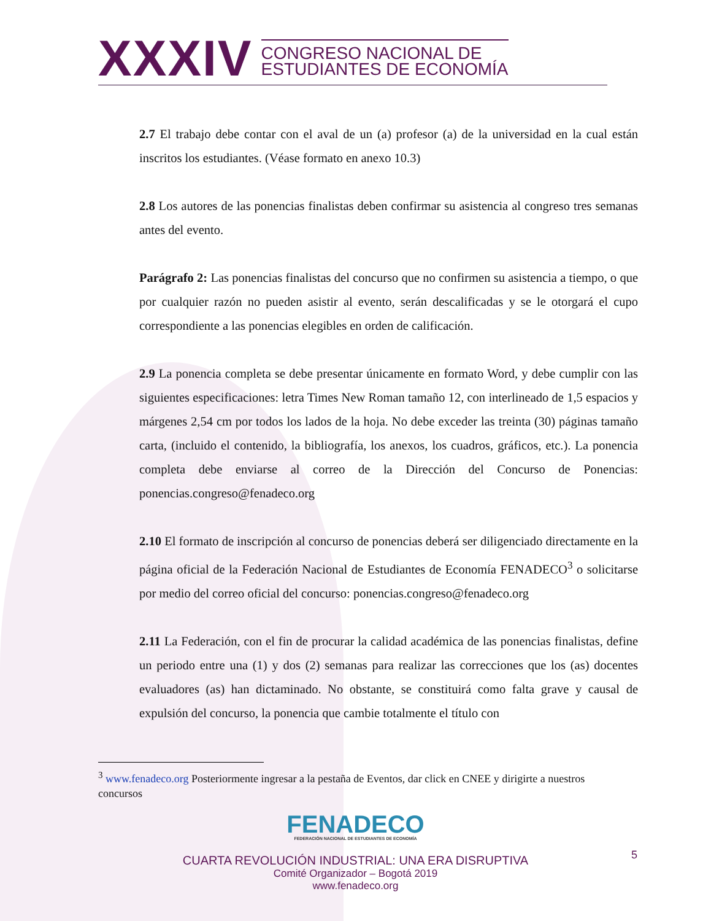XXXIV
CONGRESO NACIONAL DE
ESTUDIANTES DE ECONOMÍA
2.7 El trabajo debe contar con el aval de un (a) profesor (a) de la universidad en la cual están inscritos los estudiantes. (Véase formato en anexo 10.3)
2.8 Los autores de las ponencias finalistas deben confirmar su asistencia al congreso tres semanas antes del evento.
Parágrafo 2: Las ponencias finalistas del concurso que no confirmen su asistencia a tiempo, o que por cualquier razón no pueden asistir al evento, serán descalificadas y se le otorgará el cupo correspondiente a las ponencias elegibles en orden de calificación.
2.9 La ponencia completa se debe presentar únicamente en formato Word, y debe cumplir con las siguientes especificaciones: letra Times New Roman tamaño 12, con interlineado de 1,5 espacios y márgenes 2,54 cm por todos los lados de la hoja. No debe exceder las treinta (30) páginas tamaño carta, (incluido el contenido, la bibliografía, los anexos, los cuadros, gráficos, etc.). La ponencia completa debe enviarse al correo de la Dirección del Concurso de Ponencias: ponencias.congreso@fenadeco.org
2.10 El formato de inscripción al concurso de ponencias deberá ser diligenciado directamente en la página oficial de la Federación Nacional de Estudiantes de Economía FENADECO<sup>3</sup> o solicitarse por medio del correo oficial del concurso: ponencias.congreso@fenadeco.org
2.11 La Federación, con el fin de procurar la calidad académica de las ponencias finalistas, define un periodo entre una (1) y dos (2) semanas para realizar las correcciones que los (as) docentes evaluadores (as) han dictaminado. No obstante, se constituirá como falta grave y causal de expulsión del concurso, la ponencia que cambie totalmente el título con
<sup>3</sup> www.fenadeco.org Posteriormente ingresar a la pestaña de Eventos, dar click en CNEE y dirigirte a nuestros concursos
FENADECO
FEDERACIÓN NACIONAL DE ESTUDIANTES DE ECONOMÍA
CUARTA REVOLUCIÓN INDUSTRIAL: UNA ERA DISRUPTIVA
Comité Organizador – Bogotá 2019
www.fenadeco.org
5